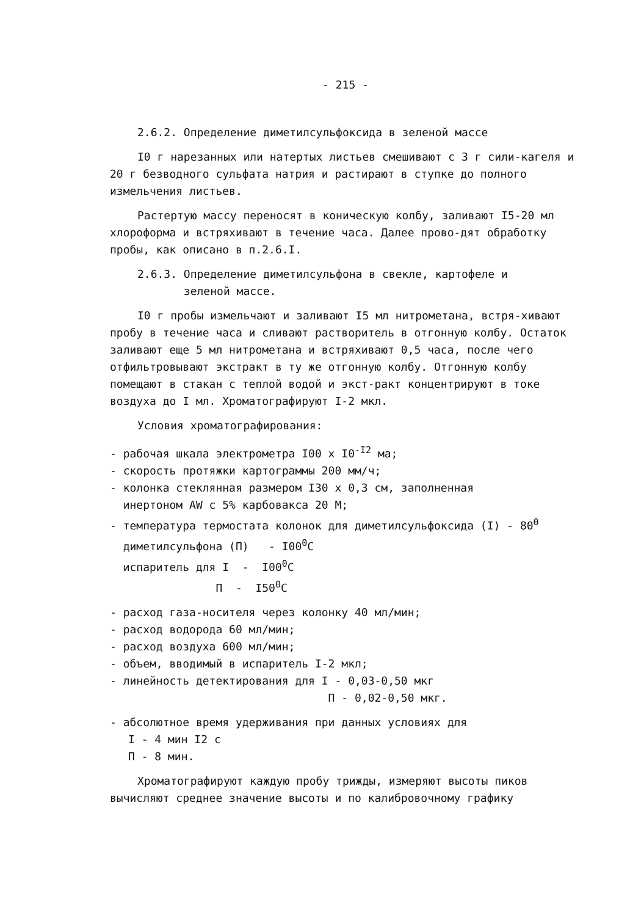- 215 -
2.6.2. Определение диметилсульфоксида в зеленой массе
I0 г нарезанных или натертых листьев смешивают с 3 г сили-кагеля и 20 г безводного сульфата натрия и растирают в ступке до полного измельчения листьев.
Растертую массу переносят в коническую колбу, заливают I5-20 мл хлороформа и встряхивают в течение часа. Далее прово-дят обработку пробы, как описано в п.2.6.I.
2.6.3. Определение диметилсульфона в свекле, картофеле и
зеленой массе.
I0 г пробы измельчают и заливают I5 мл нитрометана, встря-хивают пробу в течение часа и сливают растворитель в отгонную колбу. Остаток заливают еще 5 мл нитрометана и встряхивают 0,5 часа, после чего отфильтровывают экстракт в ту же отгонную колбу. Отгонную колбу помещают в стакан с теплой водой и экст-ракт концентрируют в токе воздуха до I мл. Хроматографируют I-2 мкл.
Условия хроматографирования:
- рабочая шкала электрометра I00 x I0<sup>-I2</sup> ма;
- скорость протяжки картограммы 200 мм/ч;
- колонка стеклянная размером I30 x 0,3 см, заполненная
инертоном AW с 5% карбовакса 20 M;
- температура термостата колонок для диметилсульфоксида (I) - 80<sup>0</sup>
диметилсульфона (П) - I00<sup>0</sup>C
испаритель для I - I00<sup>0</sup>C
П - I50<sup>0</sup>C
- расход газа-носителя через колонку 40 мл/мин;
- расход водорода 60 мл/мин;
- расход воздуха 600 мл/мин;
- объем, вводимый в испаритель I-2 мкл;
- линейность детектирования для I - 0,03-0,50 мкг
П - 0,02-0,50 мкг.
- абсолютное время удерживания при данных условиях для
I - 4 мин I2 с
П - 8 мин.
Хроматографируют каждую пробу трижды, измеряют высоты пиков вычисляют среднее значение высоты и по калибровочному графику